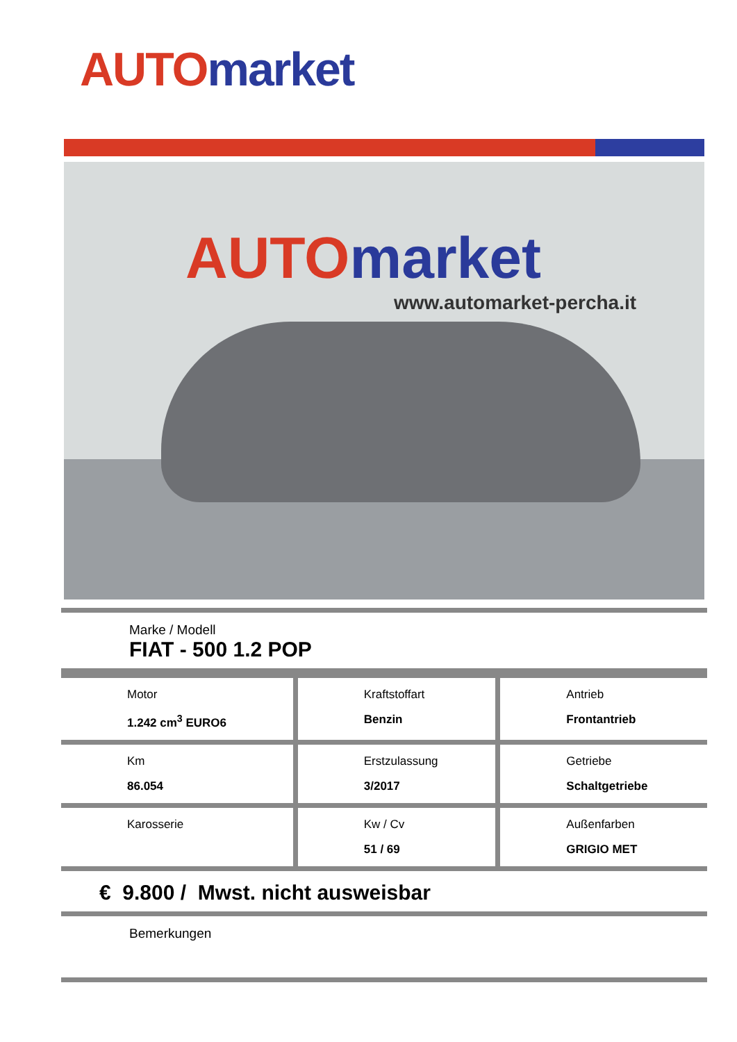AUTO market
AUTO market
www.automarket-percha.it
Marke / Modell
FIAT - 500 1.2 POP
| Motor 1.242 cm<sup>3</sup> EURO6 | Kraftstoffart Benzin | Antrieb Frontantrieb |
| Km 86.054 | Erstzulassung 3/2017 | Getriebe Schaltgetriebe |
| Karosserie | Kw / Cv 51 / 69 | Außenfarben GRIGIO MET |
€ 9.800 / Mwst. nicht ausweisbar
Bemerkungen